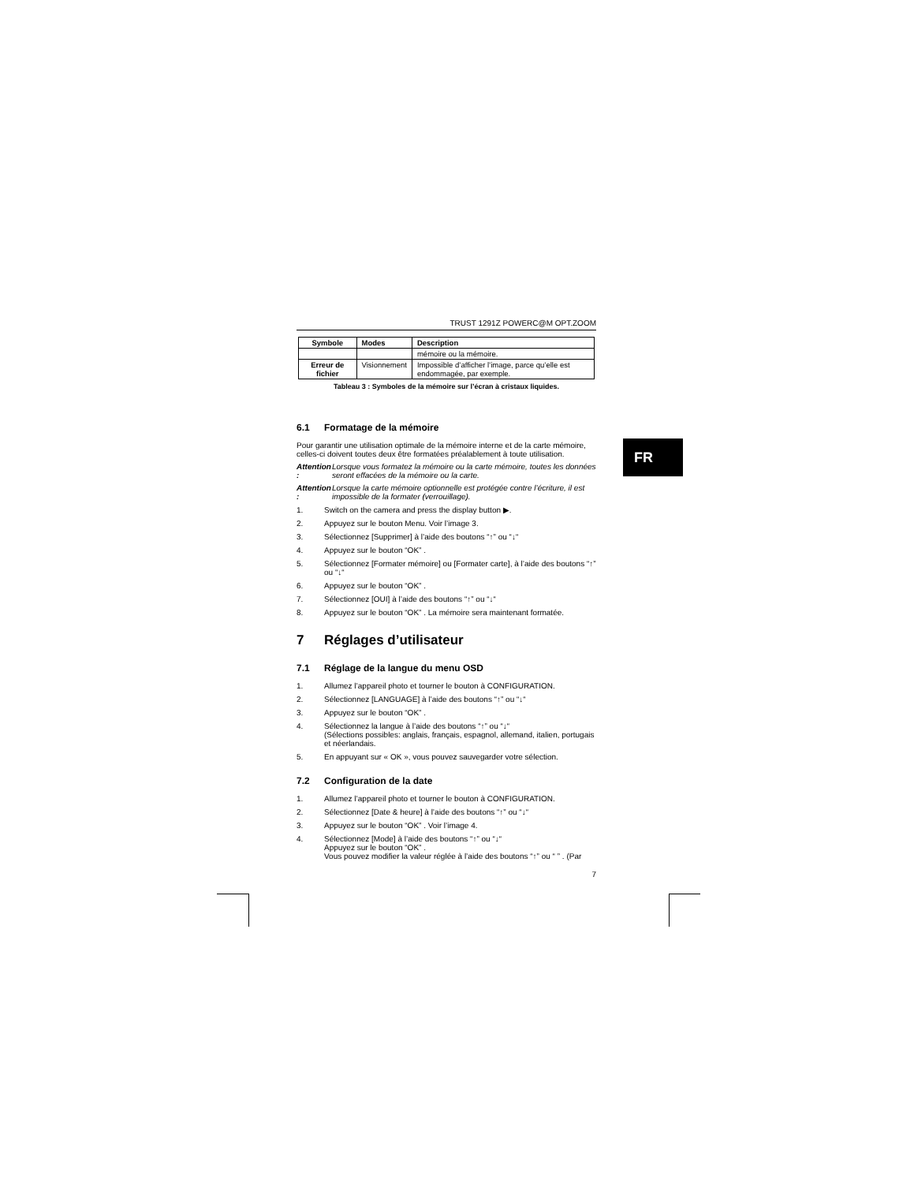TRUST 1291Z POWERC@M OPT.ZOOM
| Symbole | Modes | Description |
| --- | --- | --- |
| | | mémoire ou la mémoire. |
| Erreur de fichier | Visionnement | Impossible d’afficher l’image, parce qu’elle est endommagée, par exemple. |
Tableau 3 : Symboles de la mémoire sur l’écran à cristaux liquides.
6.1 Formatage de la mémoire
Pour garantir une utilisation optimale de la mémoire interne et de la carte mémoire, celles-ci doivent toutes deux être formatées préalablement à toute utilisation.
Attention : Lorsque vous formatez la mémoire ou la carte mémoire, toutes les données seront effacées de la mémoire ou la carte.
Attention : Lorsque la carte mémoire optionnelle est protégée contre l’écriture, il est impossible de la formater (verrouillage).
1. Switch on the camera and press the display button ▶.
2. Appuyez sur le bouton Menu. Voir l’image 3.
3. Sélectionnez [Supprimer] à l’aide des boutons “↑” ou “↓“
4. Appuyez sur le bouton “OK” .
5. Sélectionnez [Formater mémoire] ou [Formater carte], à l’aide des boutons “↑” ou “↓“
6. Appuyez sur le bouton “OK” .
7. Sélectionnez [OUI] à l’aide des boutons “↑” ou “↓“
8. Appuyez sur le bouton “OK” . La mémoire sera maintenant formatée.
7 Réglages d’utilisateur
7.1 Réglage de la langue du menu OSD
1. Allumez l’appareil photo et tourner le bouton à CONFIGURATION.
2. Sélectionnez [LANGUAGE] à l’aide des boutons “↑” ou “↓“
3. Appuyez sur le bouton “OK” .
4. Sélectionnez la langue à l’aide des boutons “↑” ou “↓“
(Sélections possibles: anglais, français, espagnol, allemand, italien, portugais et néerlandais.
5. En appuyant sur « OK », vous pouvez sauvegarder votre sélection.
7.2 Configuration de la date
1. Allumez l’appareil photo et tourner le bouton à CONFIGURATION.
2. Sélectionnez [Date & heure] à l’aide des boutons “↑” ou “↓“
3. Appuyez sur le bouton “OK” . Voir l’image 4.
4. Sélectionnez [Mode] à l’aide des boutons “↑” ou “↓“
Appuyez sur le bouton “OK” .
Vous pouvez modifier la valeur réglée à l’aide des boutons “↑” ou “ ” . (Par
7
FR